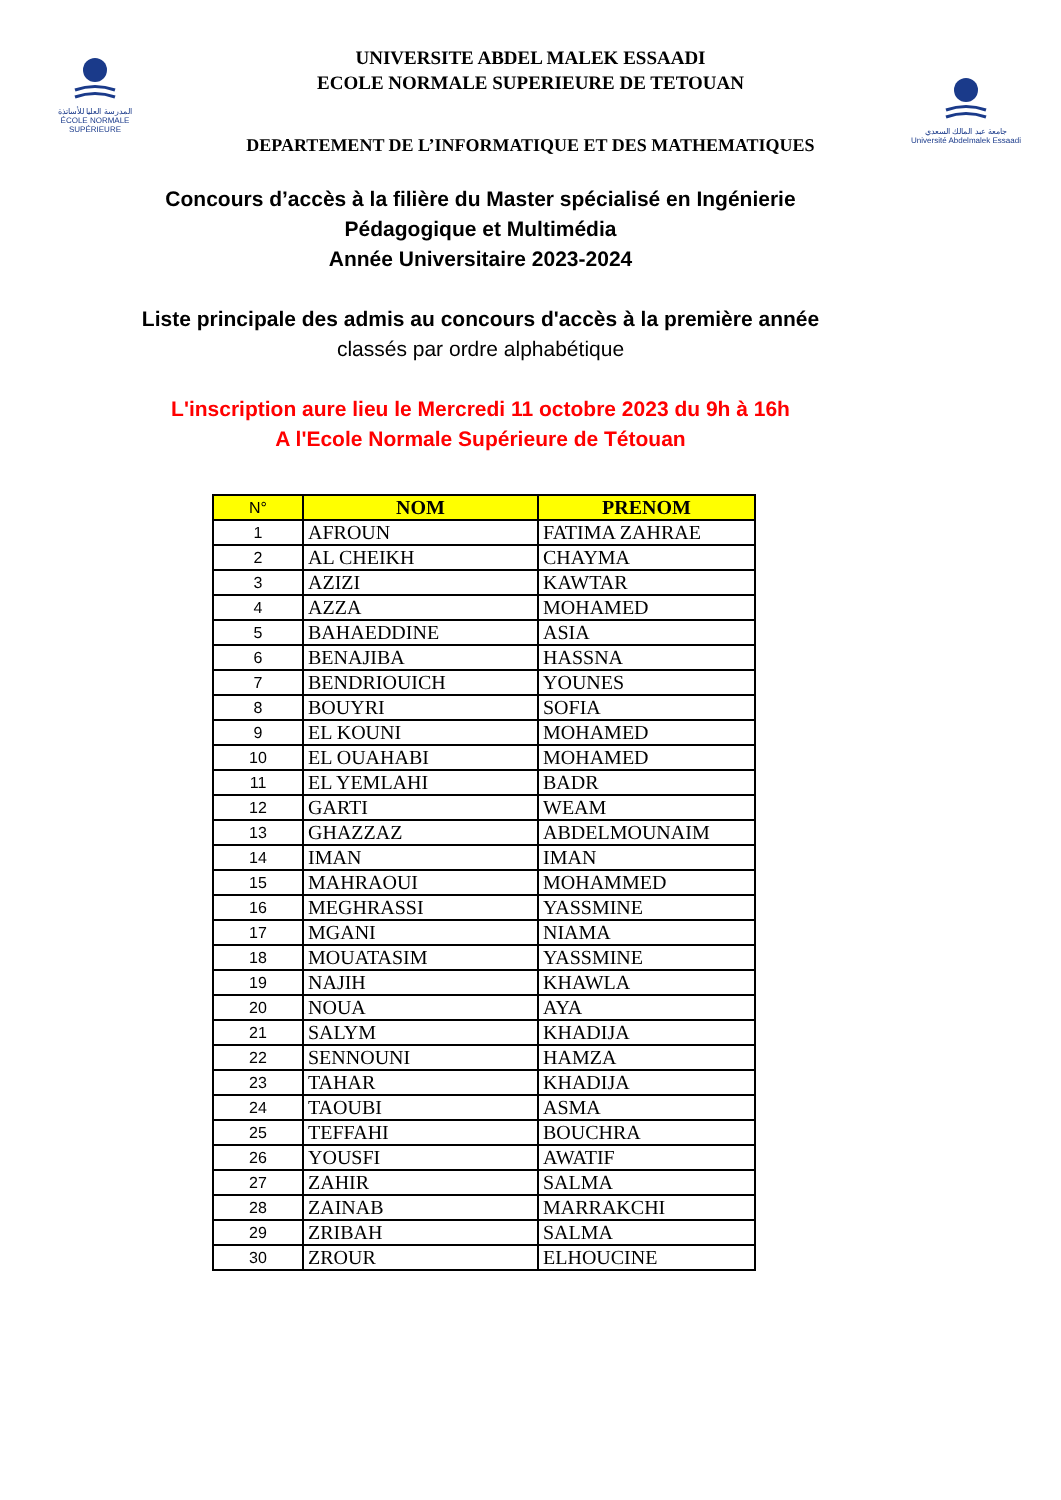المدرسة العليا للأساتذة
ÉCOLE NORMALE SUPÉRIEURE
UNIVERSITE ABDEL MALEK ESSAADI
ECOLE NORMALE SUPERIEURE DE TETOUAN
جامعة عبد المالك السعدي
Université Abdelmalek Essaadi
DEPARTEMENT DE L’INFORMATIQUE ET DES MATHEMATIQUES
Concours d’accès à la filière du Master spécialisé en Ingénierie
Pédagogique et Multimédia
Année Universitaire 2023-2024
Liste principale des admis au concours d'accès à la première année
classés par ordre alphabétique
L'inscription aure lieu le Mercredi 11 octobre 2023 du 9h à 16h
A l'Ecole Normale Supérieure de Tétouan
| N° | NOM | PRENOM |
| --- | --- | --- |
| 1 | AFROUN | FATIMA ZAHRAE |
| 2 | AL CHEIKH | CHAYMA |
| 3 | AZIZI | KAWTAR |
| 4 | AZZA | MOHAMED |
| 5 | BAHAEDDINE | ASIA |
| 6 | BENAJIBA | HASSNA |
| 7 | BENDRIOUICH | YOUNES |
| 8 | BOUYRI | SOFIA |
| 9 | EL KOUNI | MOHAMED |
| 10 | EL OUAHABI | MOHAMED |
| 11 | EL YEMLAHI | BADR |
| 12 | GARTI | WEAM |
| 13 | GHAZZAZ | ABDELMOUNAIM |
| 14 | IMAN | IMAN |
| 15 | MAHRAOUI | MOHAMMED |
| 16 | MEGHRASSI | YASSMINE |
| 17 | MGANI | NIAMA |
| 18 | MOUATASIM | YASSMINE |
| 19 | NAJIH | KHAWLA |
| 20 | NOUA | AYA |
| 21 | SALYM | KHADIJA |
| 22 | SENNOUNI | HAMZA |
| 23 | TAHAR | KHADIJA |
| 24 | TAOUBI | ASMA |
| 25 | TEFFAHI | BOUCHRA |
| 26 | YOUSFI | AWATIF |
| 27 | ZAHIR | SALMA |
| 28 | ZAINAB | MARRAKCHI |
| 29 | ZRIBAH | SALMA |
| 30 | ZROUR | ELHOUCINE |